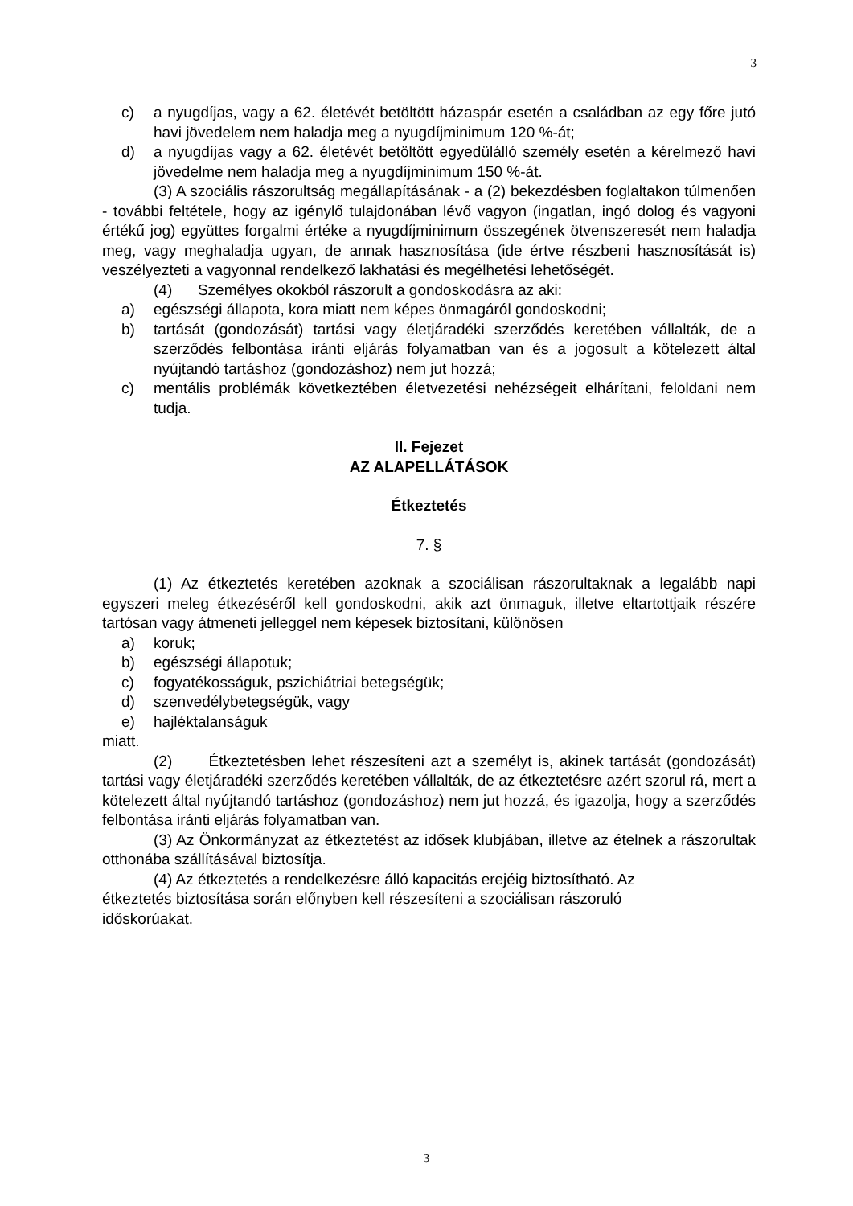3
c) a nyugdíjas, vagy a 62. életévét betöltött házaspár esetén a családban az egy főre jutó havi jövedelem nem haladja meg a nyugdíjminimum 120 %-át;
d) a nyugdíjas vagy a 62. életévét betöltött egyedülálló személy esetén a kérelmező havi jövedelme nem haladja meg a nyugdíjminimum 150 %-át.
(3) A szociális rászorultság megállapításának - a (2) bekezdésben foglaltakon túlmenően - további feltétele, hogy az igénylő tulajdonában lévő vagyon (ingatlan, ingó dolog és vagyoni értékű jog) együttes forgalmi értéke a nyugdíjminimum összegének ötvenszeresét nem haladja meg, vagy meghaladja ugyan, de annak hasznosítása (ide értve részbeni hasznosítását is) veszélyezteti a vagyonnal rendelkező lakhatási és megélhetési lehetőségét.
(4) Személyes okokból rászorult a gondoskodásra az aki:
a) egészségi állapota, kora miatt nem képes önmagáról gondoskodni;
b) tartását (gondozását) tartási vagy életjáradéki szerződés keretében vállalták, de a szerződés felbontása iránti eljárás folyamatban van és a jogosult a kötelezett által nyújtandó tartáshoz (gondozáshoz) nem jut hozzá;
c) mentális problémák következtében életvezetési nehézségeit elhárítani, feloldani nem tudja.
II. Fejezet
AZ ALAPELLÁTÁSOK
Étkeztetés
7. §
(1) Az étkeztetés keretében azoknak a szociálisan rászorultaknak a legalább napi egyszeri meleg étkezéséről kell gondoskodni, akik azt önmaguk, illetve eltartottjaik részére tartósan vagy átmeneti jelleggel nem képesek biztosítani, különösen
a) koruk;
b) egészségi állapotuk;
c) fogyatékosságuk, pszichiátriai betegségük;
d) szenvedélybetegségük, vagy
e) hajléktalanságuk
miatt.
(2) Étkeztetésben lehet részesíteni azt a személyt is, akinek tartását (gondozását) tartási vagy életjáradéki szerződés keretében vállalták, de az étkeztetésre azért szorul rá, mert a kötelezett által nyújtandó tartáshoz (gondozáshoz) nem jut hozzá, és igazolja, hogy a szerződés felbontása iránti eljárás folyamatban van.
(3) Az Önkormányzat az étkeztetést az idősek klubjában, illetve az ételnek a rászorultak otthonába szállításával biztosítja.
(4) Az étkeztetés a rendelkezésre álló kapacitás erejéig biztosítható. Az étkeztetés biztosítása során előnyben kell részesíteni a szociálisan rászoruló időskorúakat.
3